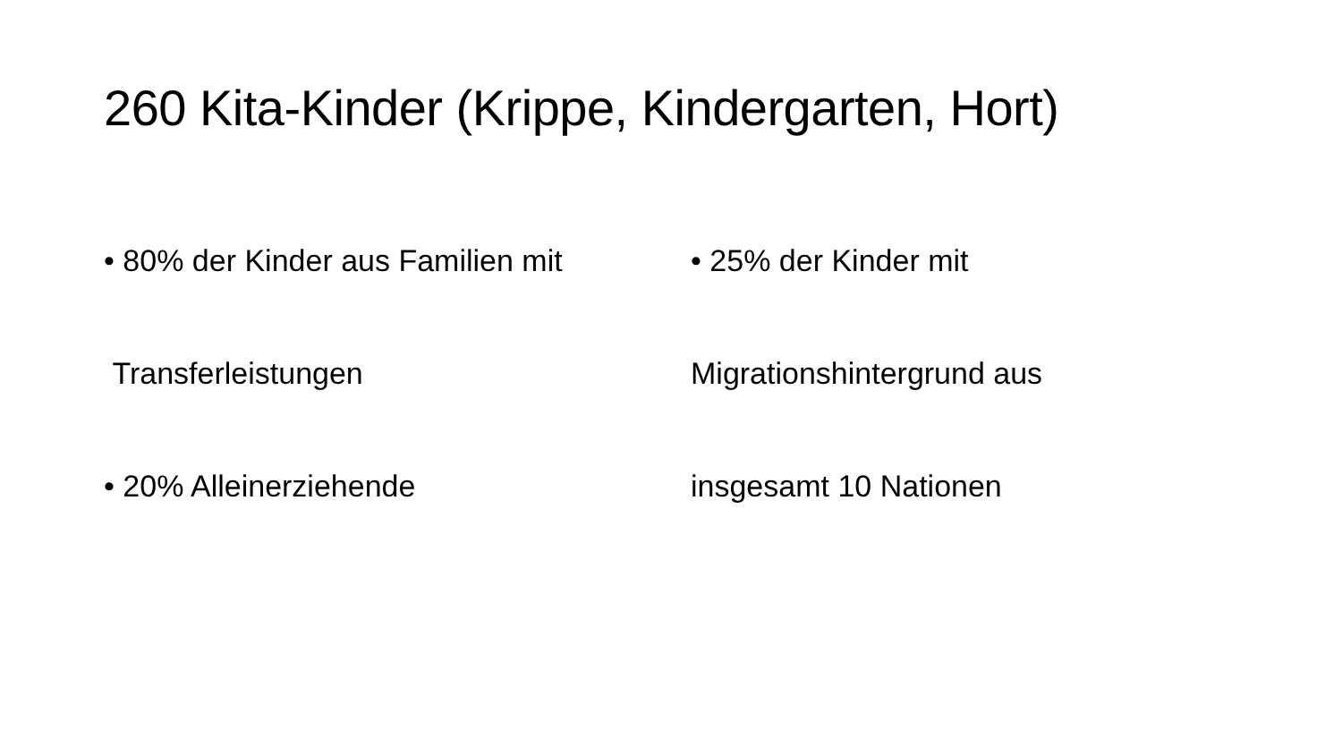260 Kita-Kinder (Krippe, Kindergarten, Hort)
• 80% der Kinder aus Familien mit
Transferleistungen
• 20% Alleinerziehende
• 25% der Kinder mit
Migrationshintergrund aus
insgesamt 10 Nationen